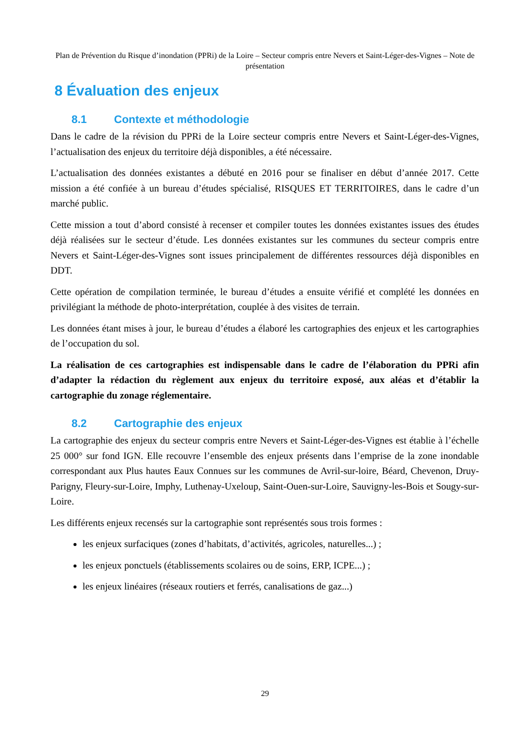Plan de Prévention du Risque d’inondation (PPRi) de la Loire – Secteur compris entre Nevers et Saint-Léger-des-Vignes – Note de présentation
8 Évaluation des enjeux
8.1 Contexte et méthodologie
Dans le cadre de la révision du PPRi de la Loire secteur compris entre Nevers et Saint-Léger-des-Vignes, l’actualisation des enjeux du territoire déjà disponibles, a été nécessaire.
L’actualisation des données existantes a débuté en 2016 pour se finaliser en début d’année 2017. Cette mission a été confiée à un bureau d’études spécialisé, RISQUES ET TERRITOIRES, dans le cadre d’un marché public.
Cette mission a tout d’abord consisté à recenser et compiler toutes les données existantes issues des études déjà réalisées sur le secteur d’étude. Les données existantes sur les communes du secteur compris entre Nevers et Saint-Léger-des-Vignes sont issues principalement de différentes ressources déjà disponibles en DDT.
Cette opération de compilation terminée, le bureau d’études a ensuite vérifié et complété les données en privilégiant la méthode de photo-interprétation, couplée à des visites de terrain.
Les données étant mises à jour, le bureau d’études a élaboré les cartographies des enjeux et les cartographies de l’occupation du sol.
La réalisation de ces cartographies est indispensable dans le cadre de l’élaboration du PPRi afin d’adapter la rédaction du règlement aux enjeux du territoire exposé, aux aléas et d’établir la cartographie du zonage réglementaire.
8.2 Cartographie des enjeux
La cartographie des enjeux du secteur compris entre Nevers et Saint-Léger-des-Vignes est établie à l’échelle 25 000° sur fond IGN. Elle recouvre l’ensemble des enjeux présents dans l’emprise de la zone inondable correspondant aux Plus hautes Eaux Connues sur les communes de Avril-sur-loire, Béard, Chevenon, Druy-Parigny, Fleury-sur-Loire, Imphy, Luthenay-Uxeloup, Saint-Ouen-sur-Loire, Sauvigny-les-Bois et Sougy-sur-Loire.
Les différents enjeux recensés sur la cartographie sont représentés sous trois formes :
les enjeux surfaciques (zones d’habitats, d’activités, agricoles, naturelles...) ;
les enjeux ponctuels (établissements scolaires ou de soins, ERP, ICPE...) ;
les enjeux linéaires (réseaux routiers et ferrés, canalisations de gaz...)
29